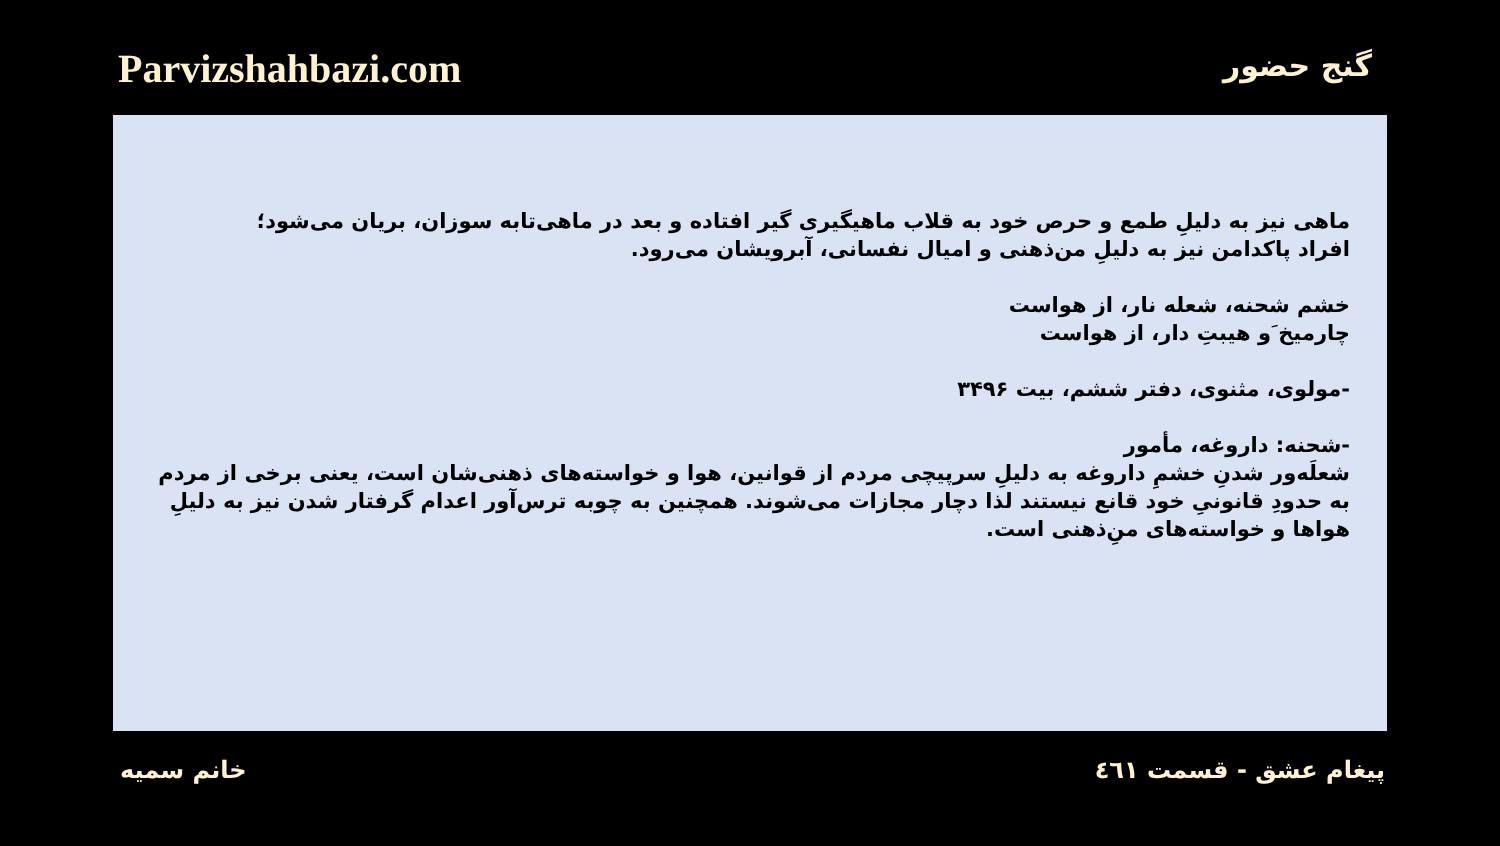Parvizshahbazi.com گنج حضور
ماهی نیز به دلیلِ طمع و حرص خود به قلاب ماهیگیری گیر افتاده و بعد در ماهی‌تابه سوزان، بریان می‌شود؛
افراد پاکدامن نیز به دلیلِ من‌ذهنی و امیال نفسانی، آبرویشان می‌رود.
خشم شحنه، شعله نار، از هواست
چارمیخ َو هیبتِ دار، از هواست
-مولوی، مثنوی، دفتر ششم، بیت ۳۴۹۶
-شحنه: داروغه، مأمور
شعلَه‌ور شدنِ خشمِ داروغه به دلیلِ سرپیچی مردم از قوانین، هوا و خواسته‌های ذهنی‌شان است، یعنی برخی از مردم به حدودِ قانونیِ خود قانع نیستند لذا دچار مجازات می‌شوند. همچنین به چوبه ترس‌آور اعدام گرفتار شدن نیز به دلیلِ هواها و خواسته‌های منِ‌ذهنی است.
پیغام عشق - قسمت ٤٦١ خانم سمیه